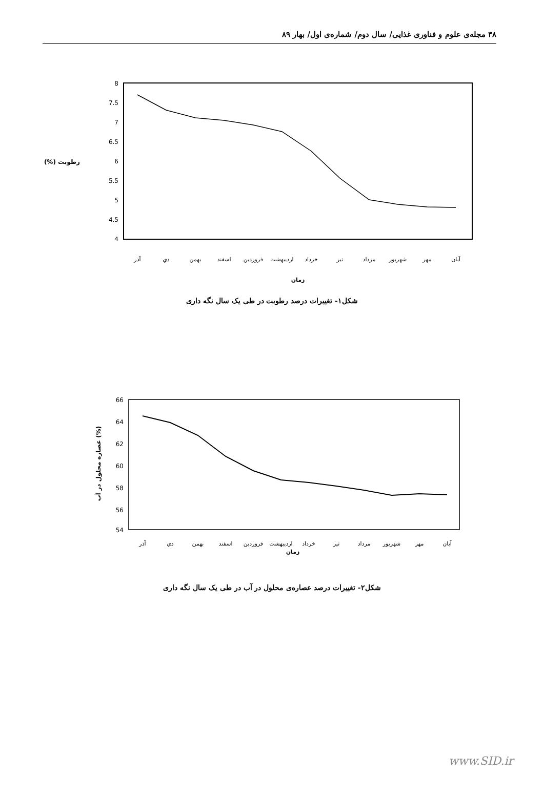۳۸ مجله‌ی علوم و فناوری غذایی/ سال دوم/ شماره‌ی اول/ بهار ۸۹
8
7.5
7
6.5
6
5.5
5
4.5
4
رطوبت (%)
آذر
دي
بهمن
اسفند
فروردين
ارديبهشت
خرداد
تير
مرداد
شهريور
مهر
آبان
زمان
شکل۱- تغییرات درصد رطوبت در طی یک سال نگه داری
66
64
62
60
58
56
54
عصاره محلول در آب (%)
آذر
دي
بهمن
اسفند
فروردين
ارديبهشت
خرداد
تير
مرداد
شهريور
مهر
آبان
زمان
شکل۲- تغییرات درصد عصاره‌ی محلول در آب در طی یک سال نگه داری
www.SID.ir